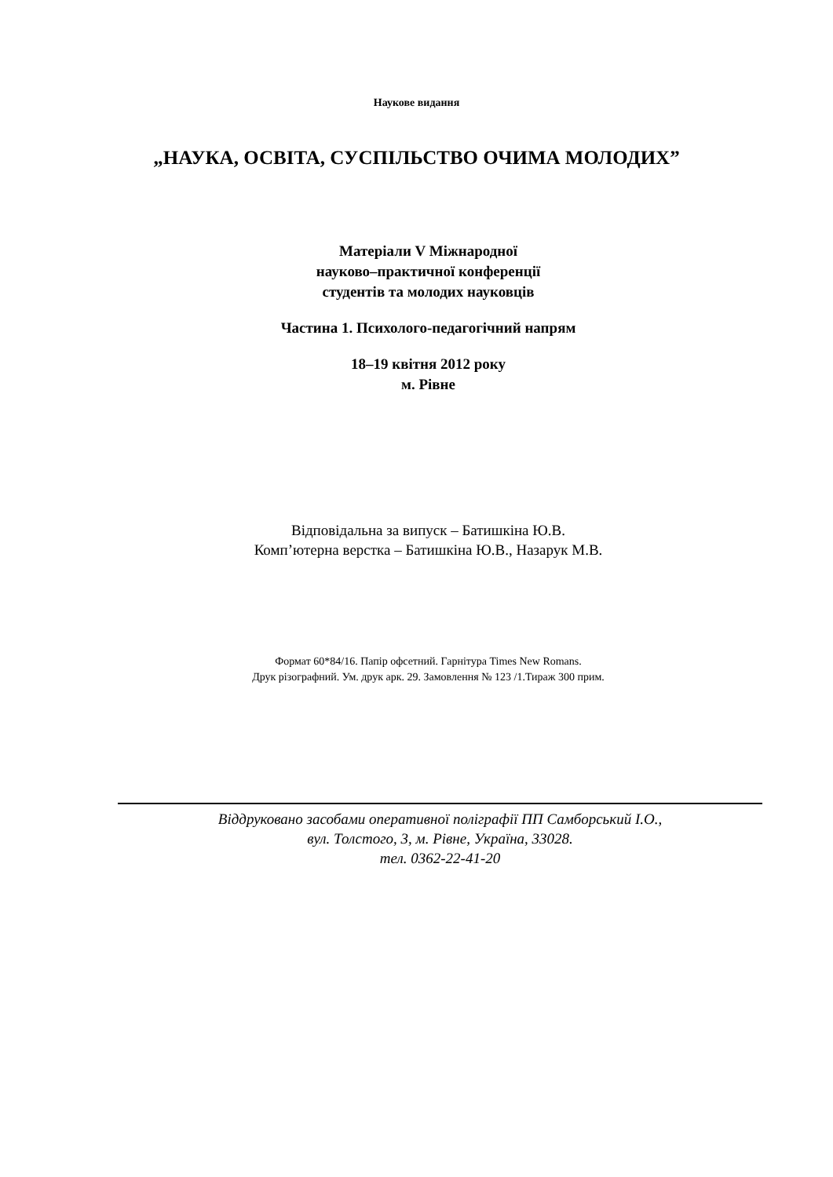Наукове видання
„НАУКА, ОСВІТА, СУСПІЛЬСТВО ОЧИМА МОЛОДИХ”
Матеріали V Міжнародної
науково–практичної конференції
студентів та молодих науковців
Частина 1. Психолого-педагогічний напрям
18–19 квітня 2012 року
м. Рівне
Відповідальна за випуск – Батишкіна Ю.В.
Комп’ютерна верстка – Батишкіна Ю.В., Назарук М.В.
Формат 60*84/16. Папір офсетний. Гарнітура Times New Romans.
Друк різографний. Ум. друк арк. 29. Замовлення № 123 /1.Тираж 300 прим.
Віддруковано засобами оперативної поліграфії ПП Самборський І.О.,
вул. Толстого, 3, м. Рівне, Україна, 33028.
тел. 0362-22-41-20